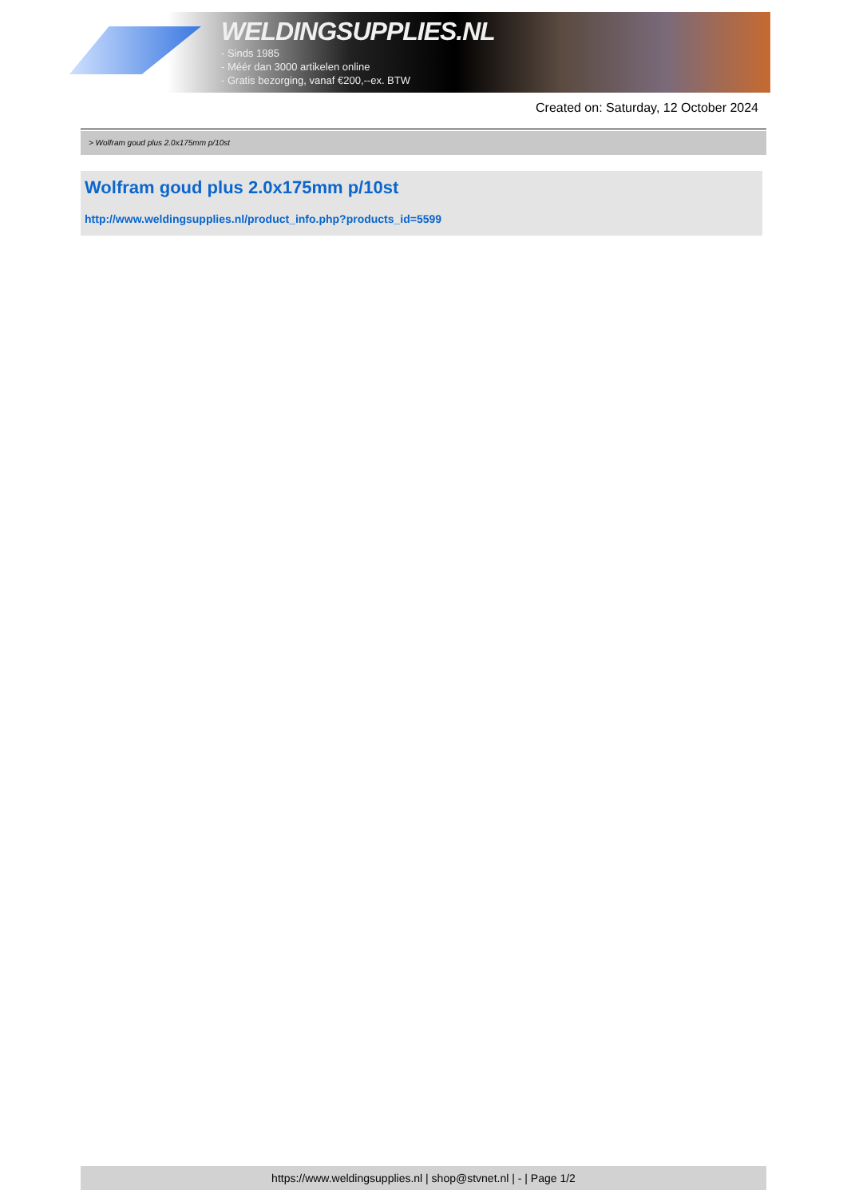WELDINGSUPPLIES.NL
- Sinds 1985
- Méér dan 3000 artikelen online
- Gratis bezorging, vanaf €200,--ex. BTW
Created on: Saturday, 12 October 2024
> Wolfram goud plus 2.0x175mm p/10st
Wolfram goud plus 2.0x175mm p/10st
http://www.weldingsupplies.nl/product_info.php?products_id=5599
https://www.weldingsupplies.nl | shop@stvnet.nl | - | Page 1/2